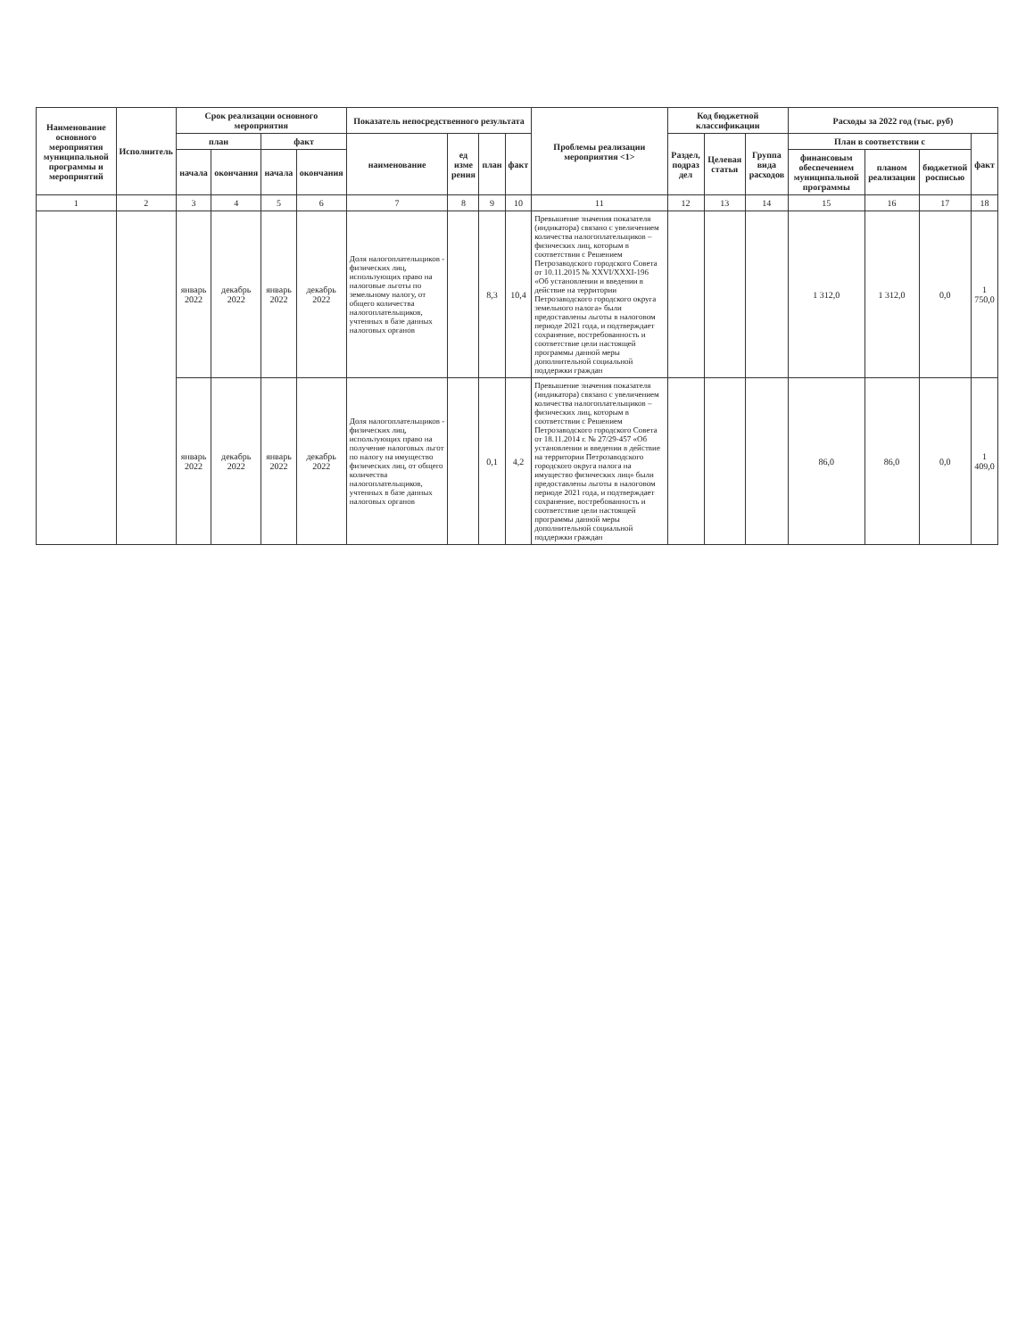| Наименование основного мероприятия муниципальной программы и мероприятий | Исполнитель | Срок реализации основного мероприятия | | | | Показатель непосредственного результата | | | | Проблемы реализации мероприятия <1> | Код бюджетной классификации | | | Расходы за 2022 год (тыс. руб) | | | |
| --- | --- | --- | --- | --- | --- | --- | --- | --- | --- | --- | --- | --- | --- | --- | --- | --- | --- |
| | | план | | факт | | наименование | ед изме рения | план | факт | | Раздел, подраз дел | Целевая статья | Группа вида расходов | План в соответствии с | | | факт |
| | | начала | окончания | начала | окончания | | | | | | | | | финансовым обеспечением муниципальной программы | планом реализации | бюджетной росписью | |
| 1 | 2 | 3 | 4 | 5 | 6 | 7 | 8 | 9 | 10 | 11 | 12 | 13 | 14 | 15 | 16 | 17 | 18 |
| | | январь 2022 | декабрь 2022 | январь 2022 | декабрь 2022 | Доля налогоплательщиков - физических лиц, использующих право на налоговые льготы по земельному налогу, от общего количества налогоплательщиков, учтенных в базе данных налоговых органов | | 8,3 | 10,4 | Превышение значения показателя (индикатора) связано с увеличением количества налогоплательщиков – физических лиц, которым в соответствии с Решением Петрозаводского городского Совета от 10.11.2015 № XXVI/XXXI-196 «Об установлении и введении в действие на территории Петрозаводского городского округа земельного налога» были предоставлены льготы в налоговом периоде 2021 года, и подтверждает сохранение, востребованность и соответствие цели настоящей программы данной меры дополнительной социальной поддержки граждан | | | | 1 312,0 | 1 312,0 | 0,0 | 1 750,0 |
| | | январь 2022 | декабрь 2022 | январь 2022 | декабрь 2022 | Доля налогоплательщиков - физических лиц, использующих право на получение налоговых льгот по налогу на имущество физических лиц, от общего количества налогоплательщиков, учтенных в базе данных налоговых органов | | 0,1 | 4,2 | Превышение значения показателя (индикатора) связано с увеличением количества налогоплательщиков – физических лиц, которым в соответствии с Решением Петрозаводского городского Совета от 18.11.2014 г. № 27/29-457 «Об установлении и введении в действие на территории Петрозаводского городского округа налога на имущество физических лиц» были предоставлены льготы в налоговом периоде 2021 года, и подтверждает сохранение, востребованность и соответствие цели настоящей программы данной меры дополнительной социальной поддержки граждан | | | | 86,0 | 86,0 | 0,0 | 1 409,0 |